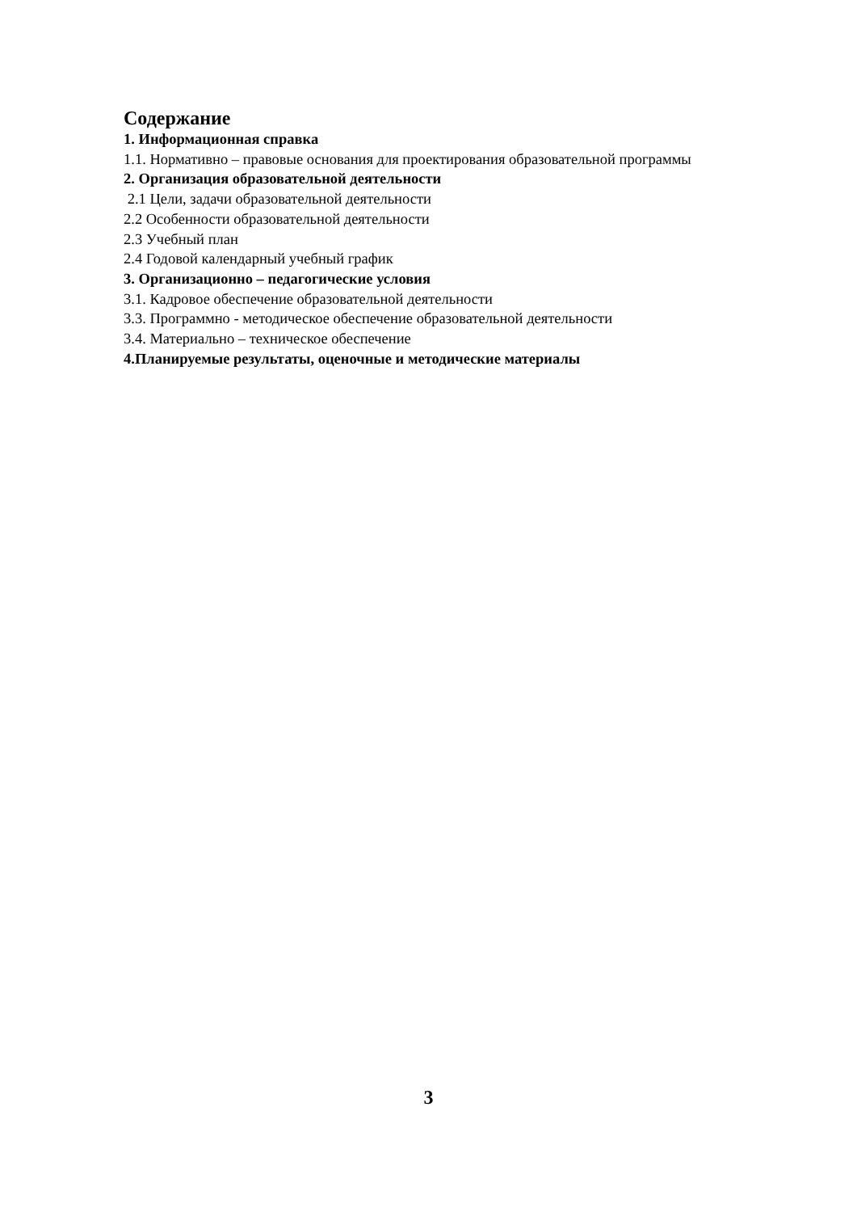Содержание
1. Информационная справка
1.1. Нормативно – правовые основания для проектирования образовательной программы
2. Организация образовательной деятельности
2.1 Цели, задачи образовательной деятельности
2.2 Особенности образовательной деятельности
2.3 Учебный план
2.4 Годовой календарный учебный график
3. Организационно – педагогические условия
3.1. Кадровое обеспечение образовательной деятельности
3.3. Программно - методическое обеспечение образовательной деятельности
3.4. Материально – техническое обеспечение
4.Планируемые результаты, оценочные и методические материалы
3